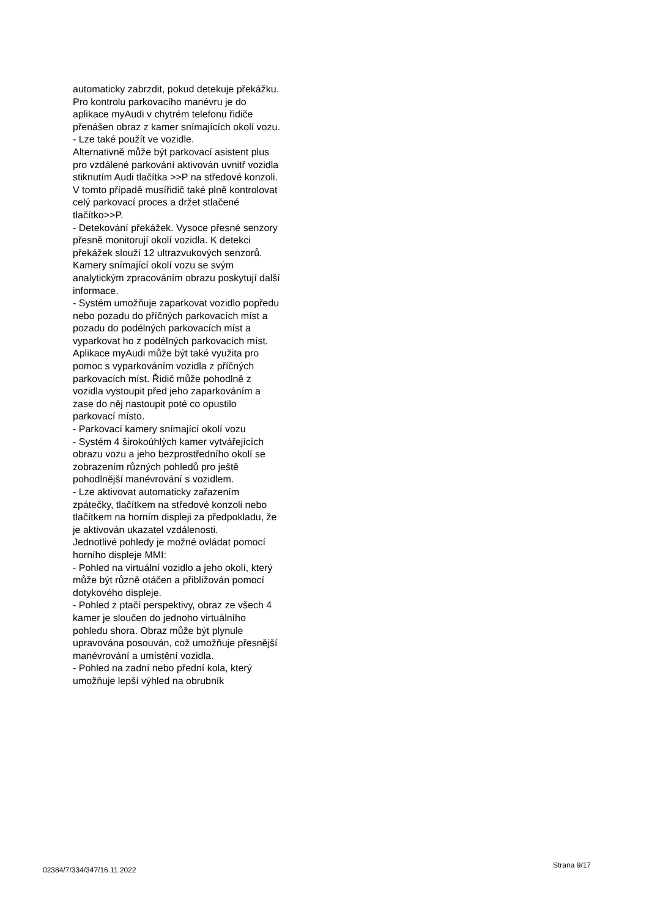automaticky zabrzdit, pokud detekuje překážku. Pro kontrolu parkovacího manévru je do aplikace myAudi v chytrém telefonu řidiče přenášen obraz z kamer snímajících okolí vozu.
- Lze také použít ve vozidle.
Alternativně může být parkovací asistent plus pro vzdálené parkování aktivován uvnitř vozidla stiknutím Audi tlačítka >>P na středové konzoli. V tomto případě musířidič také plně kontrolovat celý parkovací proces a držet stlačené tlačítko>>P.
- Detekování překážek. Vysoce přesné senzory přesně monitorují okolí vozidla. K detekci překážek slouží 12 ultrazvukových senzorů. Kamery snímající okolí vozu se svým analytickým zpracováním obrazu poskytují další informace.
- Systém umožňuje zaparkovat vozidlo popředu nebo pozadu do příčných parkovacích míst a pozadu do podélných parkovacích míst a vyparkovat ho z podélných parkovacích míst.
Aplikace myAudi může být také využita pro pomoc s vyparkováním vozidla z příčných parkovacích míst. Řidič může pohodlně z vozidla vystoupit před jeho zaparkováním a zase do něj nastoupit poté co opustilo parkovací místo.
- Parkovací kamery snímající okolí vozu
- Systém 4 širokoúhlých kamer vytvářejících obrazu vozu a jeho bezprostředního okolí se zobrazením různých pohledů pro ještě pohodlnější manévrování s vozidlem.
- Lze aktivovat automaticky zařazením zpátečky, tlačítkem na středové konzoli nebo tlačítkem na horním displeji za předpokladu, že je aktivován ukazatel vzdálenosti.
Jednotlivé pohledy je možné ovládat pomocí horního displeje MMI:
- Pohled na virtuální vozidlo a jeho okolí, který může být různě otáčen a přibližován pomocí dotykového displeje.
- Pohled z ptačí perspektivy, obraz ze všech 4 kamer je sloučen do jednoho virtuálního pohledu shora. Obraz může být plynule upravována posouván, což umožňuje přesnější manévrování a umístění vozidla.
- Pohled na zadní nebo přední kola, který umožňuje lepší výhled na obrubník
02384/7/334/347/16.11.2022 Strana 9/17